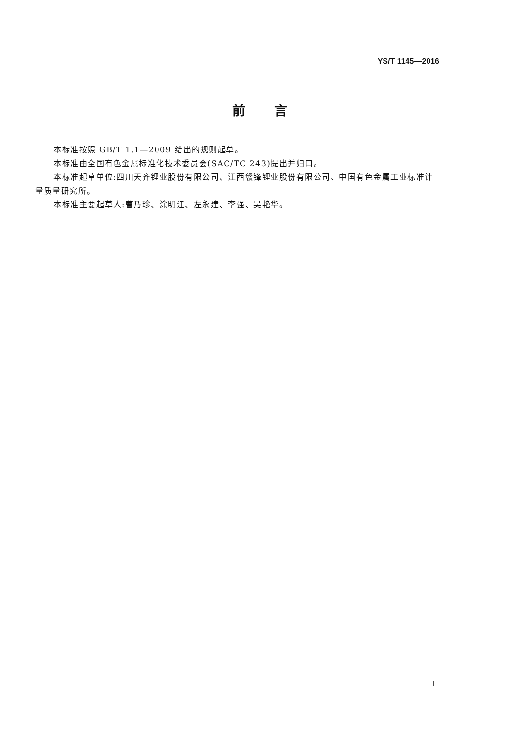YS/T 1145—2016
前言
本标准按照 GB/T 1.1—2009 给出的规则起草。
本标准由全国有色金属标准化技术委员会(SAC/TC 243)提出并归口。
本标准起草单位:四川天齐锂业股份有限公司、江西赣锋锂业股份有限公司、中国有色金属工业标准计量质量研究所。
本标准主要起草人:曹乃珍、涂明江、左永建、李强、吴艳华。
I